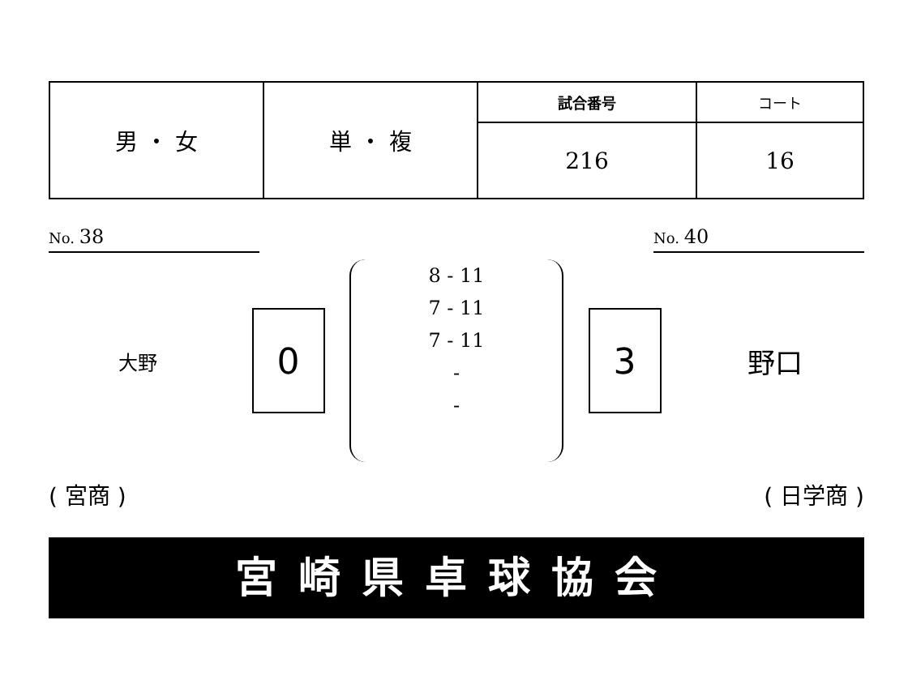| 男 ・ 女 | 単 ・ 複 | 試合番号 | コート |
| | | 216 | 16 |
No. 38
No. 40
大野
0
8 - 11
7 - 11
7 - 11
-
-
3
野口
( 宮商 ) ( 日学商 )
宮崎県卓球協会